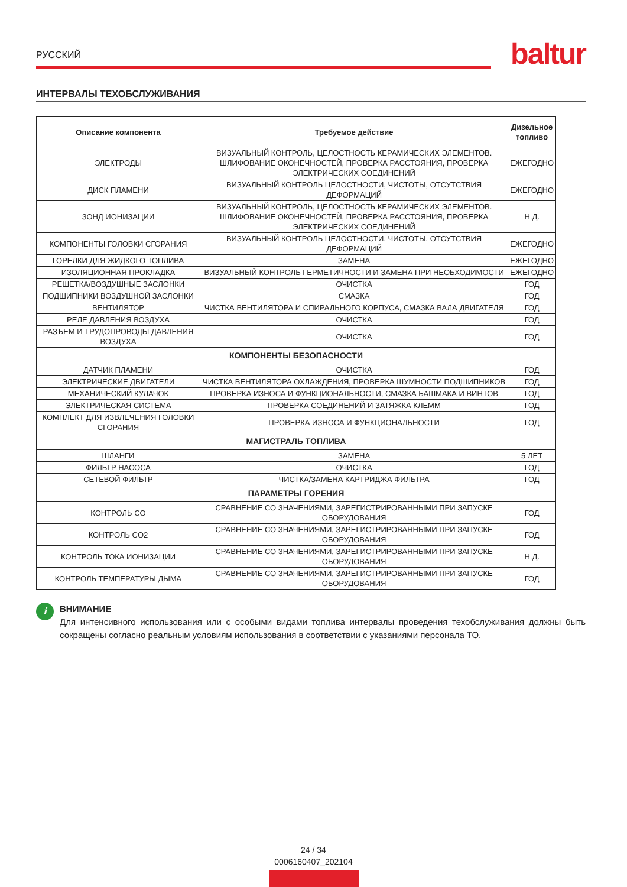РУССКИЙ baltur
ИНТЕРВАЛЫ ТЕХОБСЛУЖИВАНИЯ
| Описание компонента | Требуемое действие | Дизельное топливо |
| --- | --- | --- |
| ЭЛЕКТРОДЫ | ВИЗУАЛЬНЫЙ КОНТРОЛЬ, ЦЕЛОСТНОСТЬ КЕРАМИЧЕСКИХ ЭЛЕМЕНТОВ. ШЛИФОВАНИЕ ОКОНЕЧНОСТЕЙ, ПРОВЕРКА РАССТОЯНИЯ, ПРОВЕРКА ЭЛЕКТРИЧЕСКИХ СОЕДИНЕНИЙ | ЕЖЕГОДНО |
| ДИСК ПЛАМЕНИ | ВИЗУАЛЬНЫЙ КОНТРОЛЬ ЦЕЛОСТНОСТИ, ЧИСТОТЫ, ОТСУТСТВИЯ ДЕФОРМАЦИЙ | ЕЖЕГОДНО |
| ЗОНД ИОНИЗАЦИИ | ВИЗУАЛЬНЫЙ КОНТРОЛЬ, ЦЕЛОСТНОСТЬ КЕРАМИЧЕСКИХ ЭЛЕМЕНТОВ. ШЛИФОВАНИЕ ОКОНЕЧНОСТЕЙ, ПРОВЕРКА РАССТОЯНИЯ, ПРОВЕРКА ЭЛЕКТРИЧЕСКИХ СОЕДИНЕНИЙ | Н.Д. |
| КОМПОНЕНТЫ ГОЛОВКИ СГОРАНИЯ | ВИЗУАЛЬНЫЙ КОНТРОЛЬ ЦЕЛОСТНОСТИ, ЧИСТОТЫ, ОТСУТСТВИЯ ДЕФОРМАЦИЙ | ЕЖЕГОДНО |
| ГОРЕЛКИ ДЛЯ ЖИДКОГО ТОПЛИВА | ЗАМЕНА | ЕЖЕГОДНО |
| ИЗОЛЯЦИОННАЯ ПРОКЛАДКА | ВИЗУАЛЬНЫЙ КОНТРОЛЬ ГЕРМЕТИЧНОСТИ И ЗАМЕНА ПРИ НЕОБХОДИМОСТИ | ЕЖЕГОДНО |
| РЕШЕТКА/ВОЗДУШНЫЕ ЗАСЛОНКИ | ОЧИСТКА | ГОД |
| ПОДШИПНИКИ ВОЗДУШНОЙ ЗАСЛОНКИ | СМАЗКА | ГОД |
| ВЕНТИЛЯТОР | ЧИСТКА ВЕНТИЛЯТОРА И СПИРАЛЬНОГО КОРПУСА, СМАЗКА ВАЛА ДВИГАТЕЛЯ | ГОД |
| РЕЛЕ ДАВЛЕНИЯ ВОЗДУХА | ОЧИСТКА | ГОД |
| РАЗЪЕМ И ТРУДОПРОВОДЫ ДАВЛЕНИЯ ВОЗДУХА | ОЧИСТКА | ГОД |
| КОМПОНЕНТЫ БЕЗОПАСНОСТИ | | |
| ДАТЧИК ПЛАМЕНИ | ОЧИСТКА | ГОД |
| ЭЛЕКТРИЧЕСКИЕ ДВИГАТЕЛИ | ЧИСТКА ВЕНТИЛЯТОРА ОХЛАЖДЕНИЯ, ПРОВЕРКА ШУМНОСТИ ПОДШИПНИКОВ | ГОД |
| МЕХАНИЧЕСКИЙ КУЛАЧОК | ПРОВЕРКА ИЗНОСА И ФУНКЦИОНАЛЬНОСТИ, СМАЗКА БАШМАКА И ВИНТОВ | ГОД |
| ЭЛЕКТРИЧЕСКАЯ СИСТЕМА | ПРОВЕРКА СОЕДИНЕНИЙ И ЗАТЯЖКА КЛЕММ | ГОД |
| КОМПЛЕКТ ДЛЯ ИЗВЛЕЧЕНИЯ ГОЛОВКИ СГОРАНИЯ | ПРОВЕРКА ИЗНОСА И ФУНКЦИОНАЛЬНОСТИ | ГОД |
| МАГИСТРАЛЬ ТОПЛИВА | | |
| ШЛАНГИ | ЗАМЕНА | 5 ЛЕТ |
| ФИЛЬТР НАСОСА | ОЧИСТКА | ГОД |
| СЕТЕВОЙ ФИЛЬТР | ЧИСТКА/ЗАМЕНА КАРТРИДЖА ФИЛЬТРА | ГОД |
| ПАРАМЕТРЫ ГОРЕНИЯ | | |
| КОНТРОЛЬ CO | СРАВНЕНИЕ СО ЗНАЧЕНИЯМИ, ЗАРЕГИСТРИРОВАННЫМИ ПРИ ЗАПУСКЕ ОБОРУДОВАНИЯ | ГОД |
| КОНТРОЛЬ CO2 | СРАВНЕНИЕ СО ЗНАЧЕНИЯМИ, ЗАРЕГИСТРИРОВАННЫМИ ПРИ ЗАПУСКЕ ОБОРУДОВАНИЯ | ГОД |
| КОНТРОЛЬ ТОКА ИОНИЗАЦИИ | СРАВНЕНИЕ СО ЗНАЧЕНИЯМИ, ЗАРЕГИСТРИРОВАННЫМИ ПРИ ЗАПУСКЕ ОБОРУДОВАНИЯ | Н.Д. |
| КОНТРОЛЬ ТЕМПЕРАТУРЫ ДЫМА | СРАВНЕНИЕ СО ЗНАЧЕНИЯМИ, ЗАРЕГИСТРИРОВАННЫМИ ПРИ ЗАПУСКЕ ОБОРУДОВАНИЯ | ГОД |
i
ВНИМАНИЕ
Для интенсивного использования или с особыми видами топлива интервалы проведения техобслуживания должны быть сокращены согласно реальным условиям использования в соответствии с указаниями персонала ТО.
24 / 34
0006160407_202104